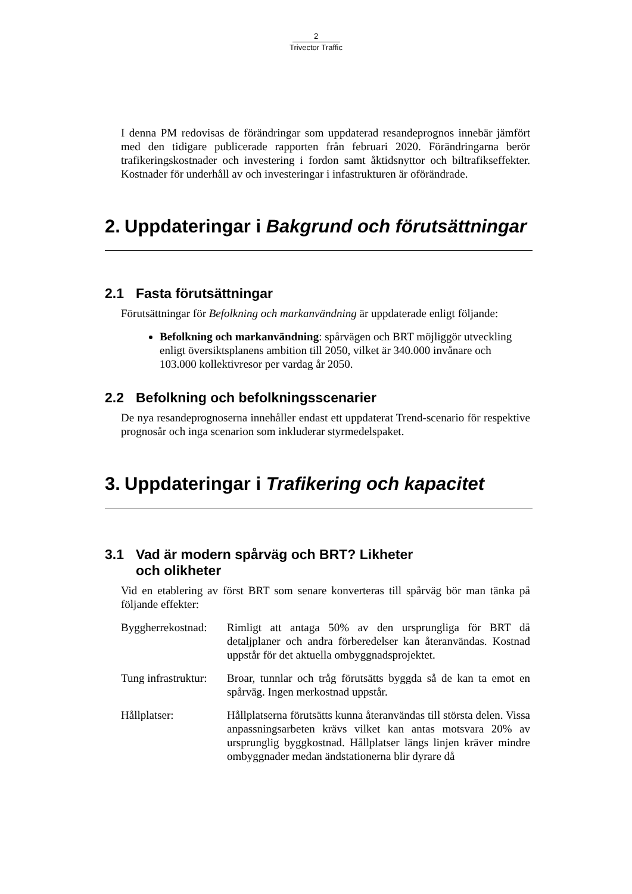2
Trivector Traffic
I denna PM redovisas de förändringar som uppdaterad resandeprognos innebär jämfört med den tidigare publicerade rapporten från februari 2020. Förändringarna berör trafikeringskostnader och investering i fordon samt åktidsnyttor och biltrafikseffekter. Kostnader för underhåll av och investeringar i infastrukturen är oförändrade.
2. Uppdateringar i Bakgrund och förutsättningar
2.1 Fasta förutsättningar
Förutsättningar för Befolkning och markanvändning är uppdaterade enligt följande:
Befolkning och markanvändning: spårvägen och BRT möjliggör utveckling enligt översiktsplanens ambition till 2050, vilket är 340.000 invånare och 103.000 kollektivresor per vardag år 2050.
2.2 Befolkning och befolkningsscenarier
De nya resandeprognoserna innehåller endast ett uppdaterat Trend-scenario för respektive prognosår och inga scenarion som inkluderar styrmedelspaket.
3. Uppdateringar i Trafikering och kapacitet
3.1 Vad är modern spårväg och BRT? Likheter och olikheter
Vid en etablering av först BRT som senare konverteras till spårväg bör man tänka på följande effekter:
Byggherrekostnad:
Rimligt att antaga 50% av den ursprungliga för BRT då detaljplaner och andra förberedelser kan återanvändas. Kostnad uppstår för det aktuella ombyggnadsprojektet.
Tung infrastruktur:
Broar, tunnlar och tråg förutsätts byggda så de kan ta emot en spårväg. Ingen merkostnad uppstår.
Hållplatser: Hållplatserna förutsätts kunna återanvändas till största delen. Vissa anpassningsarbeten krävs vilket kan antas motsvara 20% av ursprunglig byggkostnad. Hållplatser längs linjen kräver mindre ombyggnader medan ändstationerna blir dyrare då